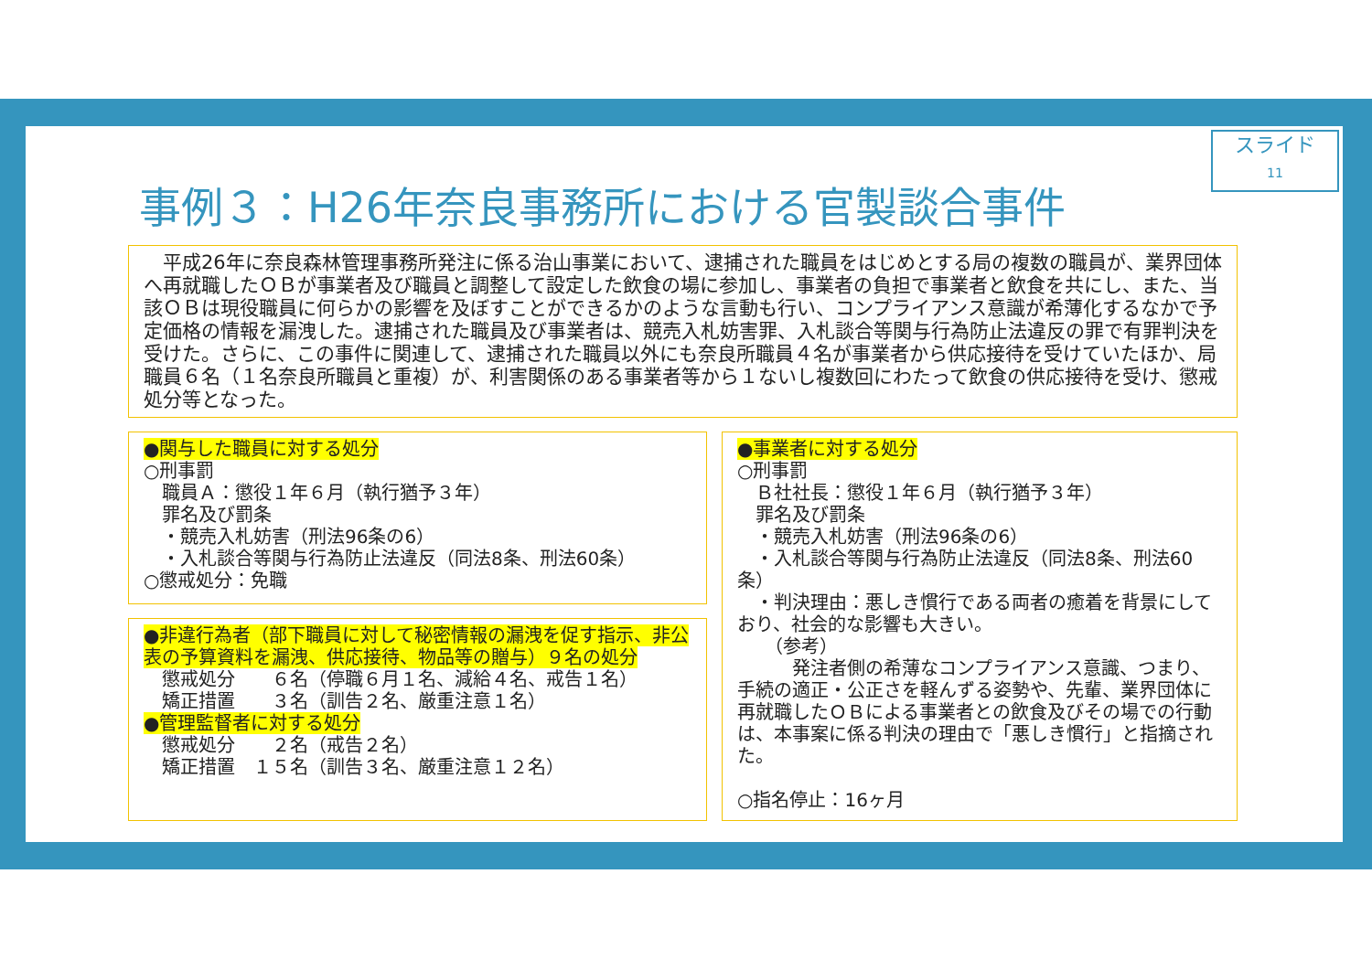スライド
11
事例３：H26年奈良事務所における官製談合事件
　平成26年に奈良森林管理事務所発注に係る治山事業において、逮捕された職員をはじめとする局の複数の職員が、業界団体へ再就職したＯＢが事業者及び職員と調整して設定した飲食の場に参加し、事業者の負担で事業者と飲食を共にし、また、当該ＯＢは現役職員に何らかの影響を及ぼすことができるかのような言動も行い、コンプライアンス意識が希薄化するなかで予定価格の情報を漏洩した。逮捕された職員及び事業者は、競売入札妨害罪、入札談合等関与行為防止法違反の罪で有罪判決を受けた。さらに、この事件に関連して、逮捕された職員以外にも奈良所職員４名が事業者から供応接待を受けていたほか、局職員６名（１名奈良所職員と重複）が、利害関係のある事業者等から１ないし複数回にわたって飲食の供応接待を受け、懲戒処分等となった。
●関与した職員に対する処分
○刑事罰
　職員Ａ：懲役１年６月（執行猶予３年）
　罪名及び罰条
　・競売入札妨害（刑法96条の6）
　・入札談合等関与行為防止法違反（同法8条、刑法60条）
○懲戒処分：免職
●非違行為者（部下職員に対して秘密情報の漏洩を促す指示、非公表の予算資料を漏洩、供応接待、物品等の贈与）９名の処分
　懲戒処分　　６名（停職６月１名、減給４名、戒告１名）
　矯正措置　　３名（訓告２名、厳重注意１名）
●管理監督者に対する処分
　懲戒処分　　２名（戒告２名）
　矯正措置　１５名（訓告３名、厳重注意１２名）
●事業者に対する処分
○刑事罰
　Ｂ社社長：懲役１年６月（執行猶予３年）
　罪名及び罰条
　・競売入札妨害（刑法96条の6）
　・入札談合等関与行為防止法違反（同法8条、刑法60条）
　・判決理由：悪しき慣行である両者の癒着を背景にしており、社会的な影響も大きい。
　　（参考）
　　　発注者側の希薄なコンプライアンス意識、つまり、手続の適正・公正さを軽んずる姿勢や、先輩、業界団体に再就職したＯＢによる事業者との飲食及びその場での行動は、本事案に係る判決の理由で「悪しき慣行」と指摘された。
○指名停止：16ヶ月